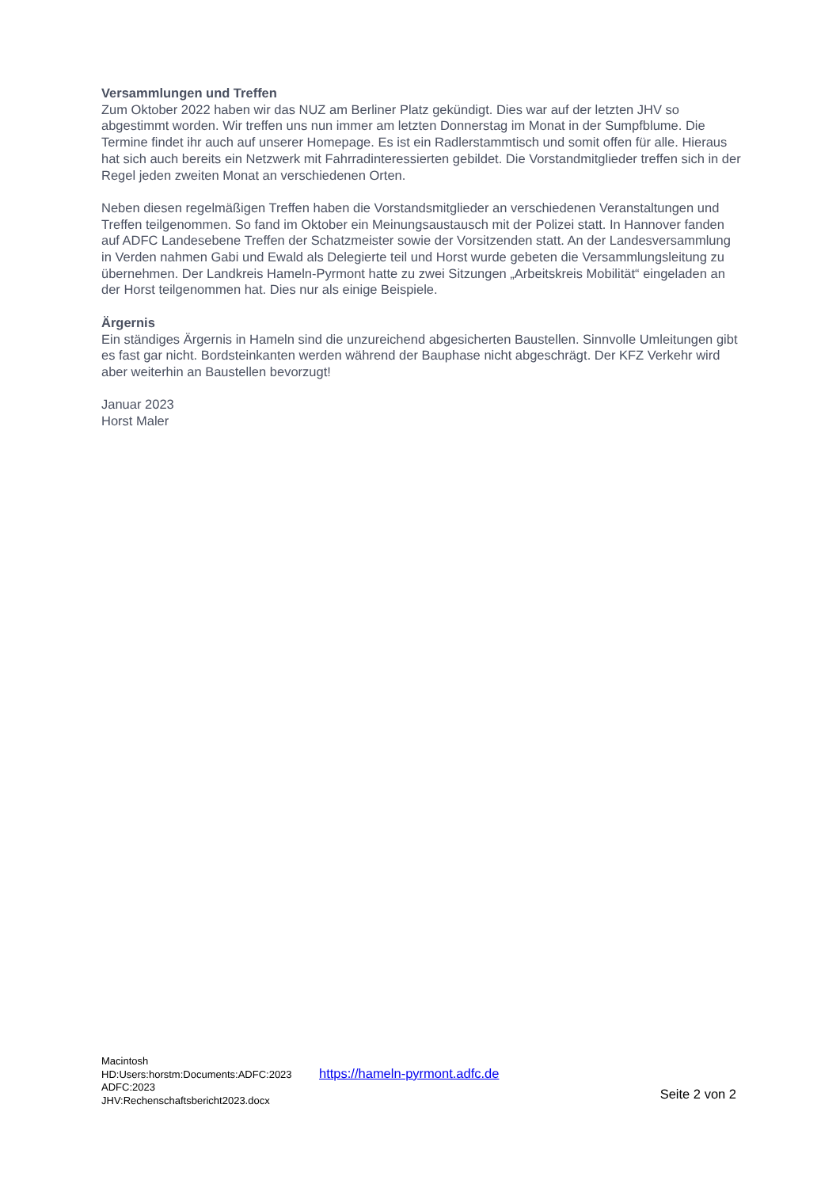Versammlungen und Treffen
Zum Oktober 2022 haben wir das NUZ am Berliner Platz gekündigt. Dies war auf der letzten JHV so abgestimmt worden. Wir treffen uns nun immer am letzten Donnerstag im Monat in der Sumpfblume. Die Termine findet ihr auch auf unserer Homepage. Es ist ein Radlerstammtisch und somit offen für alle. Hieraus hat sich auch bereits ein Netzwerk mit Fahrradinteressierten gebildet. Die Vorstandmitglieder treffen sich in der Regel jeden zweiten Monat an verschiedenen Orten.
Neben diesen regelmäßigen Treffen haben die Vorstandsmitglieder an verschiedenen Veranstaltungen und Treffen teilgenommen. So fand im Oktober ein Meinungsaustausch mit der Polizei statt. In Hannover fanden auf ADFC Landesebene Treffen der Schatzmeister sowie der Vorsitzenden statt. An der Landesversammlung in Verden nahmen Gabi und Ewald als Delegierte teil und Horst wurde gebeten die Versammlungsleitung zu übernehmen. Der Landkreis Hameln-Pyrmont hatte zu zwei Sitzungen „Arbeitskreis Mobilität“ eingeladen an der Horst teilgenommen hat. Dies nur als einige Beispiele.
Ärgernis
Ein ständiges Ärgernis in Hameln sind die unzureichend abgesicherten Baustellen. Sinnvolle Umleitungen gibt es fast gar nicht. Bordsteinkanten werden während der Bauphase nicht abgeschrägt. Der KFZ Verkehr wird aber weiterhin an Baustellen bevorzugt!
Januar 2023
Horst Maler
Macintosh HD:Users:horstm:Documents:ADFC:2023 ADFC:2023 JHV:Rechenschaftsbericht2023.docx
https://hameln-pyrmont.adfc.de
Seite 2 von 2